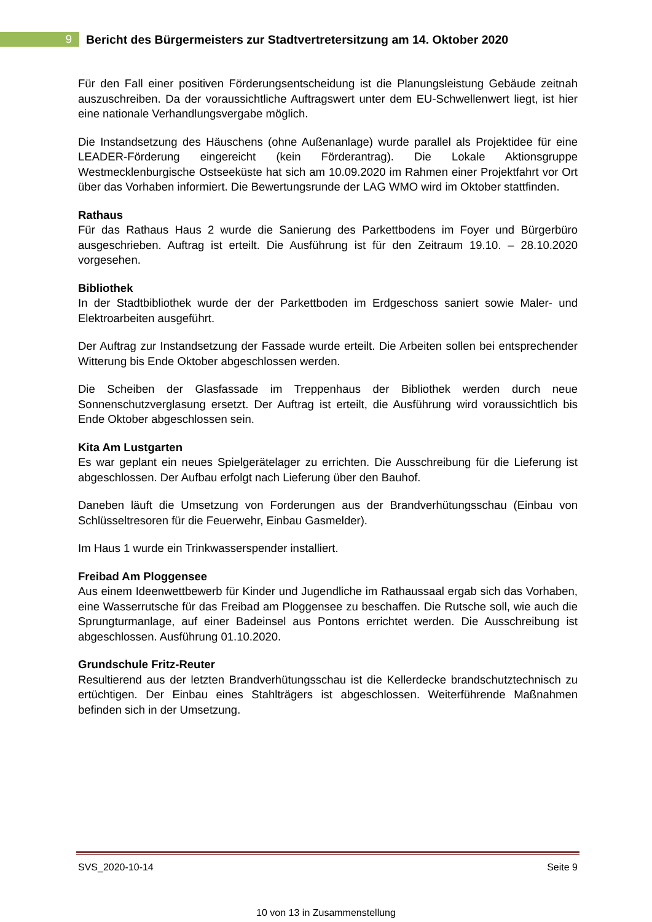9
Bericht des Bürgermeisters zur Stadtvertretersitzung am 14. Oktober 2020
Für den Fall einer positiven Förderungsentscheidung ist die Planungsleistung Gebäude zeitnah auszuschreiben. Da der voraussichtliche Auftragswert unter dem EU-Schwellenwert liegt, ist hier eine nationale Verhandlungsvergabe möglich.
Die Instandsetzung des Häuschens (ohne Außenanlage) wurde parallel als Projektidee für eine LEADER-Förderung eingereicht (kein Förderantrag). Die Lokale Aktionsgruppe Westmecklenburgische Ostseeküste hat sich am 10.09.2020 im Rahmen einer Projektfahrt vor Ort über das Vorhaben informiert. Die Bewertungsrunde der LAG WMO wird im Oktober stattfinden.
Rathaus
Für das Rathaus Haus 2 wurde die Sanierung des Parkettbodens im Foyer und Bürgerbüro ausgeschrieben. Auftrag ist erteilt. Die Ausführung ist für den Zeitraum 19.10. – 28.10.2020 vorgesehen.
Bibliothek
In der Stadtbibliothek wurde der der Parkettboden im Erdgeschoss saniert sowie Maler- und Elektroarbeiten ausgeführt.
Der Auftrag zur Instandsetzung der Fassade wurde erteilt. Die Arbeiten sollen bei entsprechender Witterung bis Ende Oktober abgeschlossen werden.
Die Scheiben der Glasfassade im Treppenhaus der Bibliothek werden durch neue Sonnenschutzverglasung ersetzt. Der Auftrag ist erteilt, die Ausführung wird voraussichtlich bis Ende Oktober abgeschlossen sein.
Kita Am Lustgarten
Es war geplant ein neues Spielgerätelager zu errichten. Die Ausschreibung für die Lieferung ist abgeschlossen. Der Aufbau erfolgt nach Lieferung über den Bauhof.
Daneben läuft die Umsetzung von Forderungen aus der Brandverhütungsschau (Einbau von Schlüsseltresoren für die Feuerwehr, Einbau Gasmelder).
Im Haus 1 wurde ein Trinkwasserspender installiert.
Freibad Am Ploggensee
Aus einem Ideenwettbewerb für Kinder und Jugendliche im Rathaussaal ergab sich das Vorhaben, eine Wasserrutsche für das Freibad am Ploggensee zu beschaffen. Die Rutsche soll, wie auch die Sprungturmanlage, auf einer Badeinsel aus Pontons errichtet werden. Die Ausschreibung ist abgeschlossen. Ausführung 01.10.2020.
Grundschule Fritz-Reuter
Resultierend aus der letzten Brandverhütungsschau ist die Kellerdecke brandschutztechnisch zu ertüchtigen. Der Einbau eines Stahlträgers ist abgeschlossen. Weiterführende Maßnahmen befinden sich in der Umsetzung.
SVS_2020-10-14 Seite 9
10 von 13 in Zusammenstellung